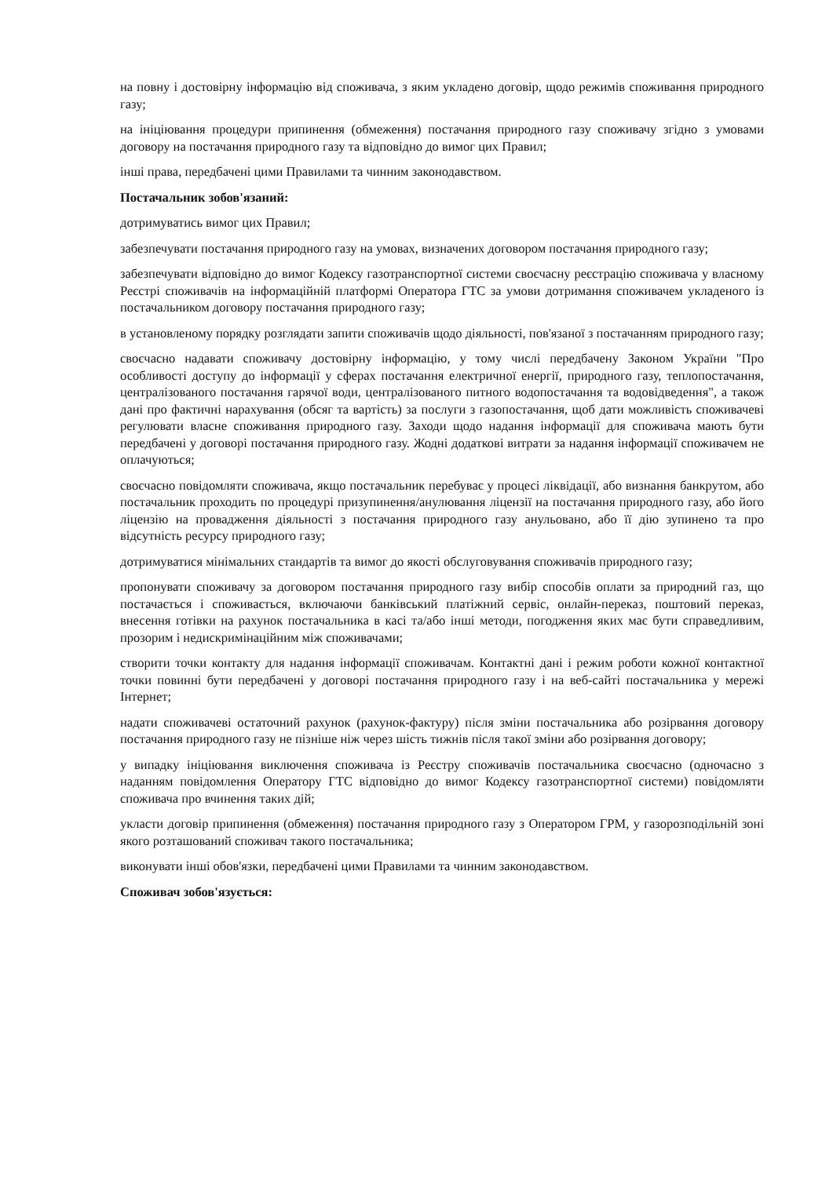на повну і достовірну інформацію від споживача, з яким укладено договір, щодо режимів споживання природного газу;
на ініціювання процедури припинення (обмеження) постачання природного газу споживачу згідно з умовами договору на постачання природного газу та відповідно до вимог цих Правил;
інші права, передбачені цими Правилами та чинним законодавством.
Постачальник зобов'язаний:
дотримуватись вимог цих Правил;
забезпечувати постачання природного газу на умовах, визначених договором постачання природного газу;
забезпечувати відповідно до вимог Кодексу газотранспортної системи своєчасну реєстрацію споживача у власному Реєстрі споживачів на інформаційній платформі Оператора ГТС за умови дотримання споживачем укладеного із постачальником договору постачання природного газу;
в установленому порядку розглядати запити споживачів щодо діяльності, пов'язаної з постачанням природного газу;
своєчасно надавати споживачу достовірну інформацію, у тому числі передбачену Законом України "Про особливості доступу до інформації у сферах постачання електричної енергії, природного газу, теплопостачання, централізованого постачання гарячої води, централізованого питного водопостачання та водовідведення", а також дані про фактичні нарахування (обсяг та вартість) за послуги з газопостачання, щоб дати можливість споживачеві регулювати власне споживання природного газу. Заходи щодо надання інформації для споживача мають бути передбачені у договорі постачання природного газу. Жодні додаткові витрати за надання інформації споживачем не оплачуються;
своєчасно повідомляти споживача, якщо постачальник перебуває у процесі ліквідації, або визнання банкрутом, або постачальник проходить по процедурі призупинення/анулювання ліцензії на постачання природного газу, або його ліцензію на провадження діяльності з постачання природного газу анульовано, або її дію зупинено та про відсутність ресурсу природного газу;
дотримуватися мінімальних стандартів та вимог до якості обслуговування споживачів природного газу;
пропонувати споживачу за договором постачання природного газу вибір способів оплати за природний газ, що постачається і споживається, включаючи банківський платіжний сервіс, онлайн-переказ, поштовий переказ, внесення готівки на рахунок постачальника в касі та/або інші методи, погодження яких має бути справедливим, прозорим і недискримінаційним між споживачами;
створити точки контакту для надання інформації споживачам. Контактні дані і режим роботи кожної контактної точки повинні бути передбачені у договорі постачання природного газу і на веб-сайті постачальника у мережі Інтернет;
надати споживачеві остаточний рахунок (рахунок-фактуру) після зміни постачальника або розірвання договору постачання природного газу не пізніше ніж через шість тижнів після такої зміни або розірвання договору;
у випадку ініціювання виключення споживача із Реєстру споживачів постачальника своєчасно (одночасно з наданням повідомлення Оператору ГТС відповідно до вимог Кодексу газотранспортної системи) повідомляти споживача про вчинення таких дій;
укласти договір припинення (обмеження) постачання природного газу з Оператором ГРМ, у газорозподільній зоні якого розташований споживач такого постачальника;
виконувати інші обов'язки, передбачені цими Правилами та чинним законодавством.
Споживач зобов'язується: